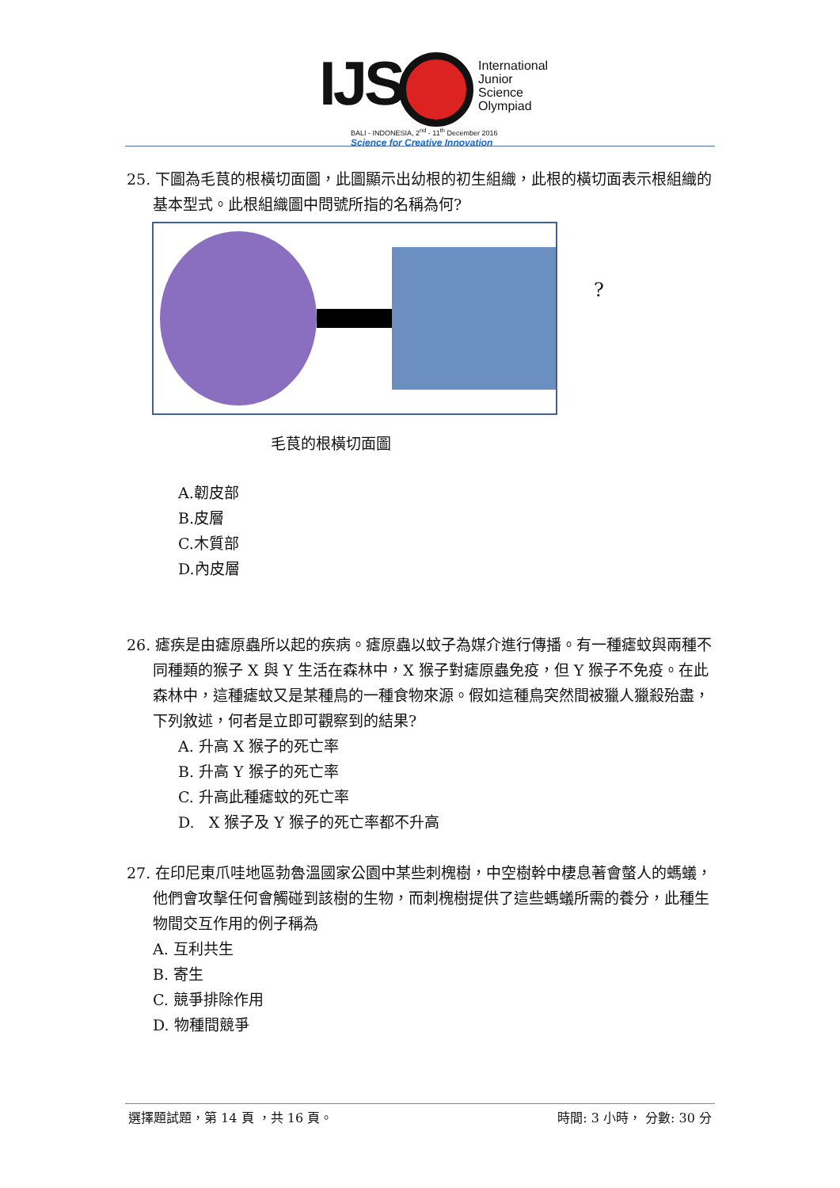IJS
International
Junior
Science
Olympiad
BALI - INDONESIA, 2<sup>nd</sup> - 11<sup>th</sup> December 2016
Science for Creative Innovation
25. 下圖為毛茛的根橫切面圖，此圖顯示出幼根的初生組織，此根的橫切面表示根組織的基本型式。此根組織圖中問號所指的名稱為何?
?
毛茛的根橫切面圖
A.韌皮部
B.皮層
C.木質部
D.內皮層
26. 瘧疾是由瘧原蟲所以起的疾病。瘧原蟲以蚊子為媒介進行傳播。有一種瘧蚊與兩種不同種類的猴子 X 與 Y 生活在森林中，X 猴子對瘧原蟲免疫，但 Y 猴子不免疫。在此森林中，這種瘧蚊又是某種鳥的一種食物來源。假如這種鳥突然間被獵人獵殺殆盡，下列敘述，何者是立即可觀察到的結果?
A. 升高 X 猴子的死亡率
B. 升高 Y 猴子的死亡率
C. 升高此種瘧蚊的死亡率
D. X 猴子及 Y 猴子的死亡率都不升高
27. 在印尼東爪哇地區勃魯溫國家公園中某些刺槐樹，中空樹幹中棲息著會螫人的螞蟻，他們會攻擊任何會觸碰到該樹的生物，而刺槐樹提供了這些螞蟻所需的養分，此種生物間交互作用的例子稱為
A. 互利共生
B. 寄生
C. 競爭排除作用
D. 物種間競爭
選擇題試題，第 14 頁 ，共 16 頁。 時間: 3 小時， 分數: 30 分